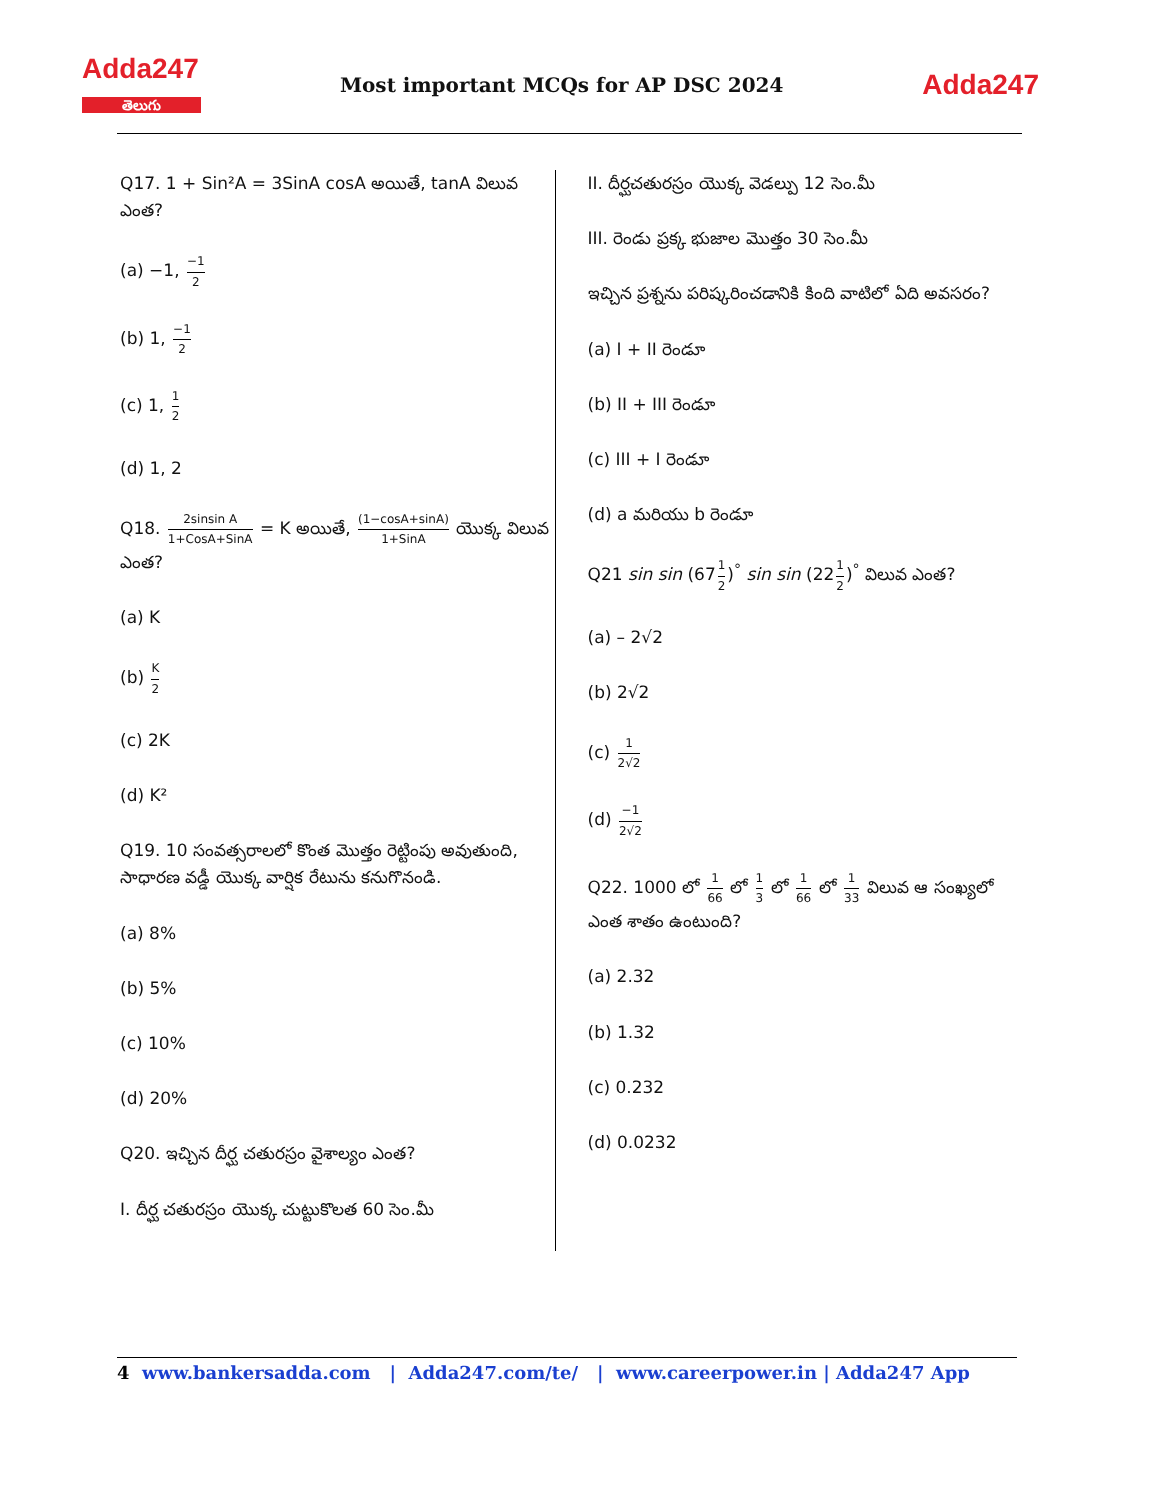Adda247
తెలుగు
Most important MCQs for AP DSC 2024
Adda247
Q17. 1 + Sin²A = 3SinA cosA అయితే, tanA విలువ ఎంత?
(a) −1, −1 2
(b) 1, −1 2
(c) 1, 1 2
(d) 1, 2
Q18. 2sinsin A 1+CosA+SinA = K అయితే, (1−cosA+sinA) 1+SinA యొక్క విలువ ఎంత?
(a) K
(b) K 2
(c) 2K
(d) K²
Q19. 10 సంవత్సరాలలో కొంత మొత్తం రెట్టింపు అవుతుంది, సాధారణ వడ్డీ యొక్క వార్షిక రేటును కనుగొనండి.
(a) 8%
(b) 5%
(c) 10%
(d) 20%
Q20. ఇచ్చిన దీర్ఘ చతురస్రం వైశాల్యం ఎంత?
I. దీర్ఘ చతురస్రం యొక్క చుట్టుకొలత 60 సెం.మీ
II. దీర్ఘచతురస్రం యొక్క వెడల్పు 12 సెం.మీ
III. రెండు ప్రక్క భుజాల మొత్తం 30 సెం.మీ
ఇచ్చిన ప్రశ్నను పరిష్కరించడానికి కింది వాటిలో ఏది అవసరం?
(a) I + II రెండూ
(b) II + III రెండూ
(c) III + I రెండూ
(d) a మరియు b రెండూ
Q21 sin sin (671 2)<sup>°</sup> sin sin (221 2)<sup>°</sup> విలువ ఎంత?
(a) – 2√2
(b) 2√2
(c) 1 2√2
(d) −1 2√2
Q22. 1000 లో 1 66 లో 1 3 లో 1 66 లో 1 33 విలువ ఆ సంఖ్యలో ఎంత శాతం ఉంటుంది?
(a) 2.32
(b) 1.32
(c) 0.232
(d) 0.0232
4 www.bankersadda.com | Adda247.com/te/ | www.careerpower.in | Adda247 App